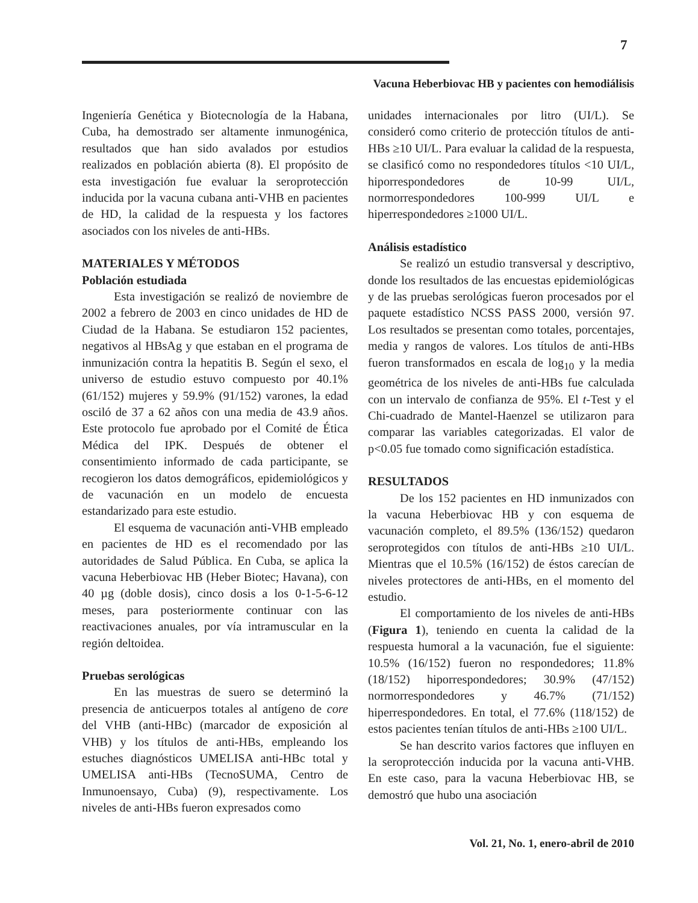7
Vacuna Heberbiovac HB y pacientes con hemodiálisis
Ingeniería Genética y Biotecnología de la Habana, Cuba, ha demostrado ser altamente inmunogénica, resultados que han sido avalados por estudios realizados en población abierta (8). El propósito de esta investigación fue evaluar la seroprotección inducida por la vacuna cubana anti-VHB en pacientes de HD, la calidad de la respuesta y los factores asociados con los niveles de anti-HBs.
MATERIALES Y MÉTODOS
Población estudiada
Esta investigación se realizó de noviembre de 2002 a febrero de 2003 en cinco unidades de HD de Ciudad de la Habana. Se estudiaron 152 pacientes, negativos al HBsAg y que estaban en el programa de inmunización contra la hepatitis B. Según el sexo, el universo de estudio estuvo compuesto por 40.1% (61/152) mujeres y 59.9% (91/152) varones, la edad osciló de 37 a 62 años con una media de 43.9 años. Este protocolo fue aprobado por el Comité de Ética Médica del IPK. Después de obtener el consentimiento informado de cada participante, se recogieron los datos demográficos, epidemiológicos y de vacunación en un modelo de encuesta estandarizado para este estudio.
El esquema de vacunación anti-VHB empleado en pacientes de HD es el recomendado por las autoridades de Salud Pública. En Cuba, se aplica la vacuna Heberbiovac HB (Heber Biotec; Havana), con 40 µg (doble dosis), cinco dosis a los 0-1-5-6-12 meses, para posteriormente continuar con las reactivaciones anuales, por vía intramuscular en la región deltoidea.
Pruebas serológicas
En las muestras de suero se determinó la presencia de anticuerpos totales al antígeno de core del VHB (anti-HBc) (marcador de exposición al VHB) y los títulos de anti-HBs, empleando los estuches diagnósticos UMELISA anti-HBc total y UMELISA anti-HBs (TecnoSUMA, Centro de Inmunoensayo, Cuba) (9), respectivamente. Los niveles de anti-HBs fueron expresados como
unidades internacionales por litro (UI/L). Se consideró como criterio de protección títulos de anti-HBs ≥10 UI/L. Para evaluar la calidad de la respuesta, se clasificó como no respondedores títulos <10 UI/L, hiporrespondedores de 10-99 UI/L, normorrespondedores 100-999 UI/L e hiperrespondedores ≥1000 UI/L.
Análisis estadístico
Se realizó un estudio transversal y descriptivo, donde los resultados de las encuestas epidemiológicas y de las pruebas serológicas fueron procesados por el paquete estadístico NCSS PASS 2000, versión 97. Los resultados se presentan como totales, porcentajes, media y rangos de valores. Los títulos de anti-HBs fueron transformados en escala de log<sub>10</sub> y la media geométrica de los niveles de anti-HBs fue calculada con un intervalo de confianza de 95%. El t-Test y el Chi-cuadrado de Mantel-Haenzel se utilizaron para comparar las variables categorizadas. El valor de p<0.05 fue tomado como significación estadística.
RESULTADOS
De los 152 pacientes en HD inmunizados con la vacuna Heberbiovac HB y con esquema de vacunación completo, el 89.5% (136/152) quedaron seroprotegidos con títulos de anti-HBs ≥10 UI/L. Mientras que el 10.5% (16/152) de éstos carecían de niveles protectores de anti-HBs, en el momento del estudio.
El comportamiento de los niveles de anti-HBs (Figura 1), teniendo en cuenta la calidad de la respuesta humoral a la vacunación, fue el siguiente: 10.5% (16/152) fueron no respondedores; 11.8% (18/152) hiporrespondedores; 30.9% (47/152) normorrespondedores y 46.7% (71/152) hiperrespondedores. En total, el 77.6% (118/152) de estos pacientes tenían títulos de anti-HBs ≥100 UI/L.
Se han descrito varios factores que influyen en la seroprotección inducida por la vacuna anti-VHB. En este caso, para la vacuna Heberbiovac HB, se demostró que hubo una asociación
Vol. 21, No. 1, enero-abril de 2010